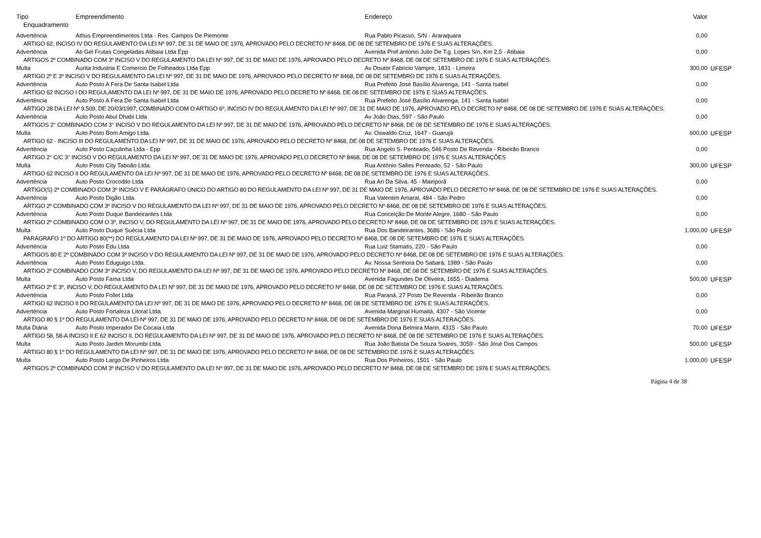| Tipo | Empreendimento | Endereço | Valor | |
| --- | --- | --- | --- | --- |
| Enquadramento | | | | |
| Advertência | Athus Empreendimentos Ltda - Res. Campos De Piemonte | Rua Pablo Picasso, S/N - Araraquara | 0,00 | |
| ARTIGO 62, INCISO IV DO REGULAMENTO DA LEI Nº 997, DE 31 DE MAIO DE 1976, APROVADO PELO DECRETO Nº 8468, DE 08 DE SETEMBRO DE 1976 E SUAS ALTERAÇÕES. | | | | |
| Advertência | Ati Gel Frutas Congeladas Atibaia Ltda Epp | Avenida Pref.antonio Julio De T.g. Lopes S/n, Km 2,5 - Atibaia | 0,00 | |
| ARTIGOS 2º COMBINADO COM 3º INCISO V DO REGULAMENTO DA LEI Nº 997, DE 31 DE MAIO DE 1976, APROVADO PELO DECRETO Nº 8468, DE 08 DE SETEMBRO DE 1976 E SUAS ALTERAÇÕES. | | | | |
| Multa | Aurita Industria E Comercio De Folheados Ltda Epp | Av Doutor Fabricio Vampre, 1831 - Limeira | 300,00 | UFESP |
| ARTIGO 2º E 3º INCISO V DO REGULAMENTO DA LEI Nº 997, DE 31 DE MAIO DE 1976, APROVADO PELO DECRETO Nº 8468, DE 08 DE SETEMBRO DE 1976 E SUAS ALTERAÇÕES. | | | | |
| Advertência | Auto Posto A Fera De Santa Isabel Ltda | Rua Prefeito José Basílio Alvarenga, 141 - Santa Isabel | 0,00 | |
| ARTIGO 62 INCISO I DO REGULAMENTO DA LEI Nº 997, DE 31 DE MAIO DE 1976, APROVADO PELO DECRETO Nº 8468, DE 08 DE SETEMBRO DE 1976 E SUAS ALTERAÇÕES. | | | | |
| Advertência | Auto Posto A Fera De Santa Isabel Ltda | Rua Prefeito José Basílio Alvarenga, 141 - Santa Isabel | 0,00 | |
| ARTIGO 28 DA LEI Nº 9.509, DE 20/03/1997, COMBINADO COM O ARTIGO 6º, INCISO IV DO REGULAMENTO DA LEI Nº 997, DE 31 DE MAIO DE 1976, APROVADO PELO DECRETO Nº 8468, DE 08 DE SETEMBRO DE 1976 E SUAS ALTERAÇÕES. | | | | |
| Advertência | Auto Posto Abul Dhabi Ltda | Av João Dias, 597 - São Paulo | 0,00 | |
| ARTIGOS 2° COMBINADO COM 3° INCISO V DO REGULAMENTO DA LEI Nº 997, DE 31 DE MAIO DE 1976, APROVADO PELO DECRETO Nº 8468, DE 08 DE SETEMBRO DE 1976 E SUAS ALTERAÇÕES. | | | | |
| Multa | Auto Posto Bom Amigo Ltda. | Av. Oswaldo Cruz, 1647 - Guarujá | 600,00 | UFESP |
| ARTIGO 62 - INCISO III DO REGULAMENTO DA LEI Nº 997, DE 31 DE MAIO DE 1976, APROVADO PELO DECRETO Nº 8468, DE 08 DE SETEMBRO DE 1976 E SUAS ALTERAÇÕES. | | | | |
| Advertência | Auto Posto Caçulinha Ltda - Epp | Rua Angelo S. Penteado, 546 Posto De Revenda - Ribeirão Branco | 0,00 | |
| ARTIGO 2° C/C 3° INCISO V DO REGULAMENTO DA LEI Nº 997, DE 31 DE MAIO DE 1976, APROVADO PELO DECRETO Nº 8468, DE 08 DE SETEMBRO DE 1976 E SUAS ALTERAÇÕES | | | | |
| Multa | Auto Posto City Taboão Ltda. | Rua Antônio Salles Penteado, 52 - São Paulo | 300,00 | UFESP |
| ARTIGO 62 INCISO II DO REGULAMENTO DA LEI Nº 997, DE 31 DE MAIO DE 1976, APROVADO PELO DECRETO Nº 8468, DE 08 DE SETEMBRO DE 1976 E SUAS ALTERAÇÕES. | | | | |
| Advertência | Auto Posto Crocodilo Ltda | Rua Ari Da Silva, 45 - Mairiporã | 0,00 | |
| ARTIGO(S) 2º COMBINADO COM 3º INCISO V E PARÁGRAFO ÚNICO DO ARTIGO 80 DO REGULAMENTO DA LEI Nº 997, DE 31 DE MAIO DE 1976, APROVADO PELO DECRETO Nº 8468, DE 08 DE SETEMBRO DE 1976 E SUAS ALTERAÇÕES. | | | | |
| Advertência | Auto Posto Digão Ltda. | Rua Valentim Amaral, 484 - São Pedro | 0,00 | |
| ARTIGO 2º COMBINADO COM 3º INCISO V DO REGULAMENTO DA LEI Nº 997, DE 31 DE MAIO DE 1976, APROVADO PELO DECRETO Nº 8468, DE 08 DE SETEMBRO DE 1976 E SUAS ALTERAÇÕES. | | | | |
| Advertência | Auto Posto Duque Bandeirantes Ltda | Rua Conceição De Monte Alegre, 1680 - São Paulo | 0,00 | |
| ARTIGO 2º COMBINADO COM O 3º, INCISO V, DO REGULAMENTO DA LEI Nº 997, DE 31 DE MAIO DE 1976, APROVADO PELO DECRETO Nº 8468, DE 08 DE SETEMBRO DE 1976 E SUAS ALTERAÇÕES. | | | | |
| Multa | Auto Posto Duque Suécia Ltda | Rua Dos Bandeirantes, 3686 - São Paulo | 1.000,00 | UFESP |
| PARÁGRAFO 1º DO ARTIGO 80(**) DO REGULAMENTO DA LEI Nº 997, DE 31 DE MAIO DE 1976, APROVADO PELO DECRETO Nº 8468, DE 08 DE SETEMBRO DE 1976 E SUAS ALTERAÇÕES. | | | | |
| Advertência | Auto Posto Edu Ltda | Rua Luiz Stamatis, 220 - São Paulo | 0,00 | |
| ARTIGOS 80 E 2º COMBINADO COM 3º INCISO V DO REGULAMENTO DA LEI Nº 997, DE 31 DE MAIO DE 1976, APROVADO PELO DECRETO Nº 8468, DE 08 DE SETEMBRO DE 1976 E SUAS ALTERAÇÕES. | | | | |
| Advertência | Auto Posto Eduguigo Ltda. | Av. Nossa Senhora Do Sabará, 1989 - São Paulo | 0,00 | |
| ARTIGO 2º COMBINADO COM 3º INCISO V, DO REGULAMENTO DA LEI Nº 997, DE 31 DE MAIO DE 1976, APROVADO PELO DECRETO Nº 8468, DE 08 DE SETEMBRO DE 1976 E SUAS ALTERAÇÕES. | | | | |
| Multa | Auto Posto Fama Ltda | Avenida Fagundes De Oliveira, 1655 - Diadema | 500,00 | UFESP |
| ARTIGO 2º E 3º, INCISO V, DO REGULAMENTO DA LEI Nº 997, DE 31 DE MAIO DE 1976, APROVADO PELO DECRETO Nº 8468, DE 08 DE SETEMBRO DE 1976 E SUAS ALTERAÇÕES. | | | | |
| Advertência | Auto Posto Follet Ltda | Rua Paraná, 27 Posto De Revenda - Ribeirão Branco | 0,00 | |
| ARTIGO 62 INCISO II DO REGULAMENTO DA LEI Nº 997, DE 31 DE MAIO DE 1976, APROVADO PELO DECRETO Nº 8468, DE 08 DE SETEMBRO DE 1976 E SUAS ALTERAÇÕES. | | | | |
| Advertência | Auto Posto Fortaleza Litoral Ltda. | Avenida Marginal Humaitá, 4307 - São Vicente | 0,00 | |
| ARTIGO 80 § 1º DO REGULAMENTO DA LEI Nº 997, DE 31 DE MAIO DE 1976, APROVADO PELO DECRETO Nº 8468, DE 08 DE SETEMBRO DE 1976 E SUAS ALTERAÇÕES. | | | | |
| Multa Diária | Auto Posto Imperador De Cocaia Ltda | Avenida Dona Belmira Marin, 4315 - São Paulo | 70,00 | UFESP |
| ARTIGO 58, 58-A INCISO II E 62 INCISO II, DO REGULAMENTO DA LEI Nº 997, DE 31 DE MAIO DE 1976, APROVADO PELO DECRETO Nº 8468, DE 08 DE SETEMBRO DE 1976 E SUAS ALTERAÇÕES. | | | | |
| Multa | Auto Posto Jardim Morumbi Ltda. | Rua João Batista De Souza Soares, 3059 - São José Dos Campos | 500,00 | UFESP |
| ARTIGO 80 § 1º DO REGULAMENTO DA LEI Nº 997, DE 31 DE MAIO DE 1976, APROVADO PELO DECRETO Nº 8468, DE 08 DE SETEMBRO DE 1976 E SUAS ALTERAÇÕES. | | | | |
| Multa | Auto Posto Largo De Pinheiros Ltda | Rua Dos Pinheiros, 1501 - São Paulo | 1.000,00 | UFESP |
| ARTIGOS 2º COMBINADO COM 3º INCISO V DO REGULAMENTO DA LEI Nº 997, DE 31 DE MAIO DE 1976, APROVADO PELO DECRETO Nº 8468, DE 08 DE SETEMBRO DE 1976 E SUAS ALTERAÇÕES. | | | | |
Página 4 de 38